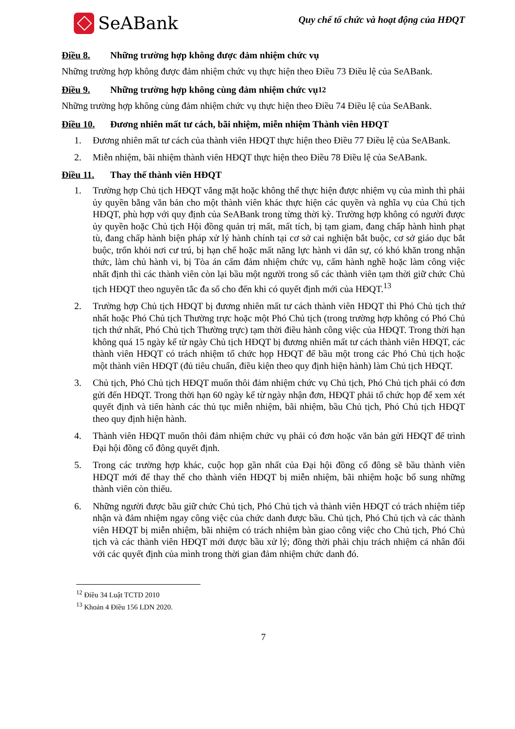SeABank
Quy chế tổ chức và hoạt động của HĐQT
Điều 8. Những trường hợp không được đảm nhiệm chức vụ
Những trường hợp không được đảm nhiệm chức vụ thực hiện theo Điều 73 Điều lệ của SeABank.
Điều 9. Những trường hợp không cùng đảm nhiệm chức vụ <sup>12</sup>
Những trường hợp không cùng đảm nhiệm chức vụ thực hiện theo Điều 74 Điều lệ của SeABank.
Điều 10. Đương nhiên mất tư cách, bãi nhiệm, miễn nhiệm Thành viên HĐQT
1. Đương nhiên mất tư cách của thành viên HĐQT thực hiện theo Điều 77 Điều lệ của SeABank.
2. Miễn nhiệm, bãi nhiệm thành viên HĐQT thực hiện theo Điều 78 Điều lệ của SeABank.
Điều 11. Thay thế thành viên HĐQT
1. Trường hợp Chủ tịch HĐQT vắng mặt hoặc không thể thực hiện được nhiệm vụ của mình thì phải ủy quyền bằng văn bản cho một thành viên khác thực hiện các quyền và nghĩa vụ của Chủ tịch HĐQT, phù hợp với quy định của SeABank trong từng thời kỳ. Trường hợp không có người được ủy quyền hoặc Chủ tịch Hội đồng quản trị mất, mất tích, bị tạm giam, đang chấp hành hình phạt tù, đang chấp hành biện pháp xử lý hành chính tại cơ sở cai nghiện bắt buộc, cơ sở giáo dục bắt buộc, trốn khỏi nơi cư trú, bị hạn chế hoặc mất năng lực hành vi dân sự, có khó khăn trong nhận thức, làm chủ hành vi, bị Tòa án cấm đảm nhiệm chức vụ, cấm hành nghề hoặc làm công việc nhất định thì các thành viên còn lại bầu một người trong số các thành viên tạm thời giữ chức Chủ tịch HĐQT theo nguyên tắc đa số cho đến khi có quyết định mới của HĐQT.<sup>13</sup>
2. Trường hợp Chủ tịch HĐQT bị đương nhiên mất tư cách thành viên HĐQT thì Phó Chủ tịch thứ nhất hoặc Phó Chủ tịch Thường trực hoặc một Phó Chủ tịch (trong trường hợp không có Phó Chủ tịch thứ nhất, Phó Chủ tịch Thường trực) tạm thời điều hành công việc của HĐQT. Trong thời hạn không quá 15 ngày kể từ ngày Chủ tịch HĐQT bị đương nhiên mất tư cách thành viên HĐQT, các thành viên HĐQT có trách nhiệm tổ chức họp HĐQT để bầu một trong các Phó Chủ tịch hoặc một thành viên HĐQT (đủ tiêu chuẩn, điều kiện theo quy định hiện hành) làm Chủ tịch HĐQT.
3. Chủ tịch, Phó Chủ tịch HĐQT muốn thôi đảm nhiệm chức vụ Chủ tịch, Phó Chủ tịch phải có đơn gửi đến HĐQT. Trong thời hạn 60 ngày kể từ ngày nhận đơn, HĐQT phải tổ chức họp để xem xét quyết định và tiến hành các thủ tục miễn nhiệm, bãi nhiệm, bầu Chủ tịch, Phó Chủ tịch HĐQT theo quy định hiện hành.
4. Thành viên HĐQT muốn thôi đảm nhiệm chức vụ phải có đơn hoặc văn bản gửi HĐQT để trình Đại hội đồng cổ đông quyết định.
5. Trong các trường hợp khác, cuộc họp gần nhất của Đại hội đồng cổ đông sẽ bầu thành viên HĐQT mới để thay thế cho thành viên HĐQT bị miễn nhiệm, bãi nhiệm hoặc bổ sung những thành viên còn thiếu.
6. Những người được bầu giữ chức Chủ tịch, Phó Chủ tịch và thành viên HĐQT có trách nhiệm tiếp nhận và đảm nhiệm ngay công việc của chức danh được bầu. Chủ tịch, Phó Chủ tịch và các thành viên HĐQT bị miễn nhiệm, bãi nhiệm có trách nhiệm bàn giao công việc cho Chủ tịch, Phó Chủ tịch và các thành viên HĐQT mới được bầu xử lý; đồng thời phải chịu trách nhiệm cá nhân đối với các quyết định của mình trong thời gian đảm nhiệm chức danh đó.
<sup>12</sup> Điều 34 Luật TCTD 2010
<sup>13</sup> Khoản 4 Điều 156 LDN 2020.
7